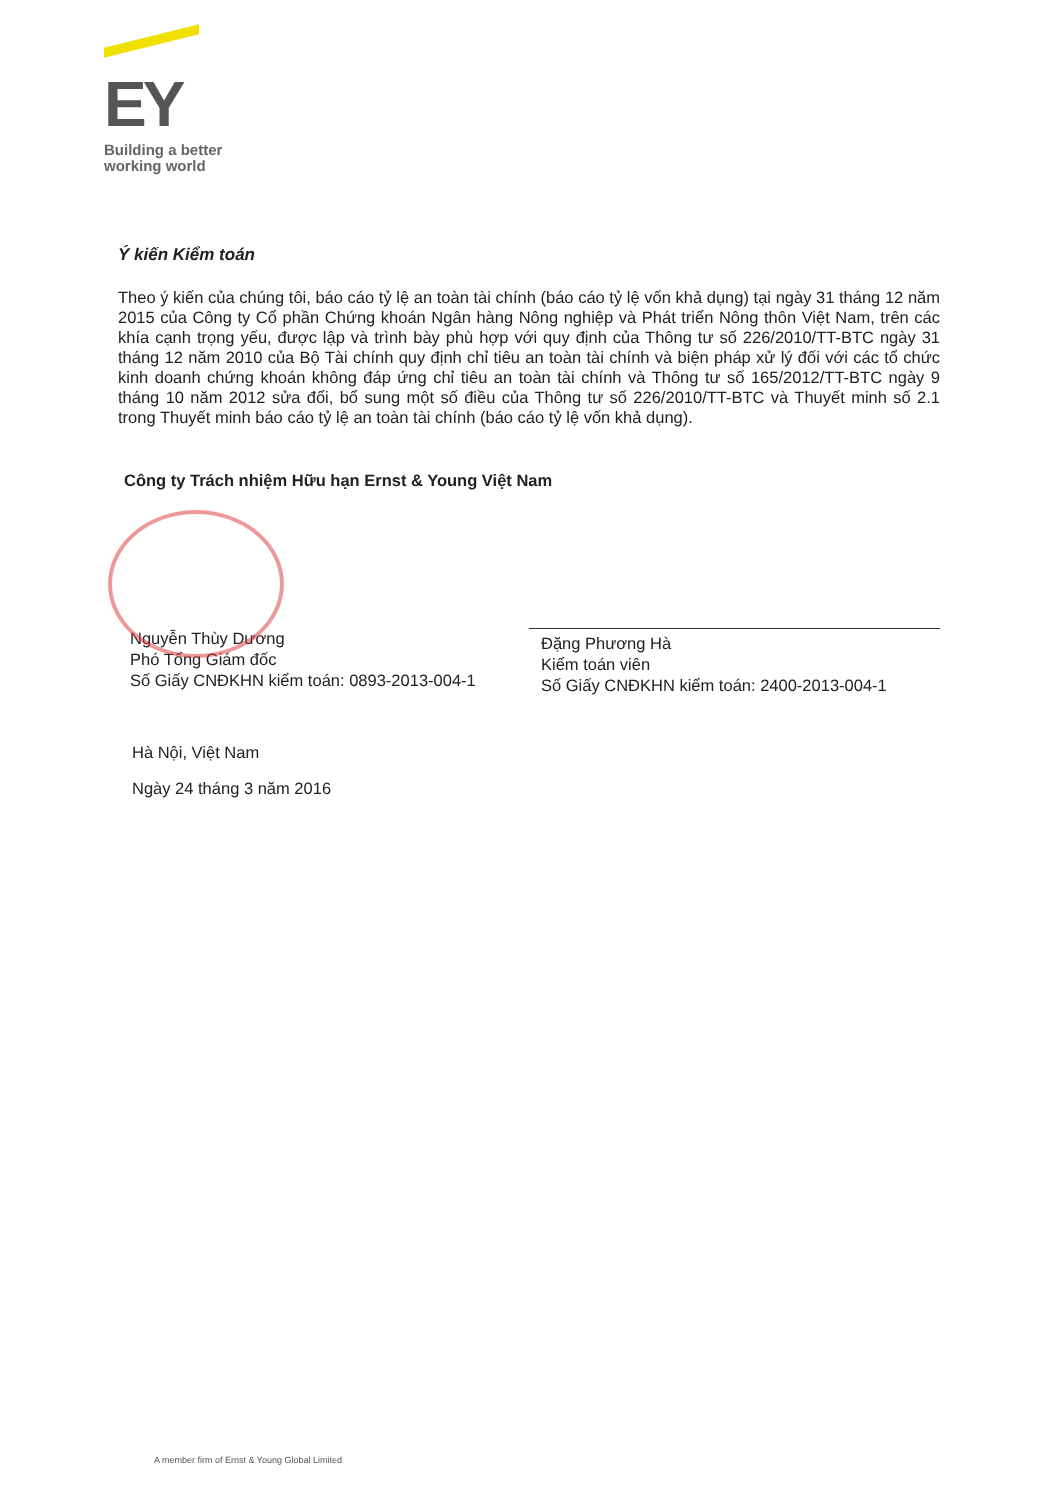EY
Building a better
working world
Ý kiến Kiểm toán
Theo ý kiến của chúng tôi, báo cáo tỷ lệ an toàn tài chính (báo cáo tỷ lệ vốn khả dụng) tại ngày 31 tháng 12 năm 2015 của Công ty Cổ phần Chứng khoán Ngân hàng Nông nghiệp và Phát triển Nông thôn Việt Nam, trên các khía cạnh trọng yếu, được lập và trình bày phù hợp với quy định của Thông tư số 226/2010/TT-BTC ngày 31 tháng 12 năm 2010 của Bộ Tài chính quy định chỉ tiêu an toàn tài chính và biện pháp xử lý đối với các tổ chức kinh doanh chứng khoán không đáp ứng chỉ tiêu an toàn tài chính và Thông tư số 165/2012/TT-BTC ngày 9 tháng 10 năm 2012 sửa đổi, bổ sung một số điều của Thông tư số 226/2010/TT-BTC và Thuyết minh số 2.1 trong Thuyết minh báo cáo tỷ lệ an toàn tài chính (báo cáo tỷ lệ vốn khả dụng).
Công ty Trách nhiệm Hữu hạn Ernst & Young Việt Nam
Nguyễn Thùy Dương
Phó Tổng Giám đốc
Số Giấy CNĐKHN kiểm toán: 0893-2013-004-1
Đặng Phương Hà
Kiểm toán viên
Số Giấy CNĐKHN kiểm toán: 2400-2013-004-1
Hà Nội, Việt Nam
Ngày 24 tháng 3 năm 2016
A member firm of Ernst & Young Global Limited